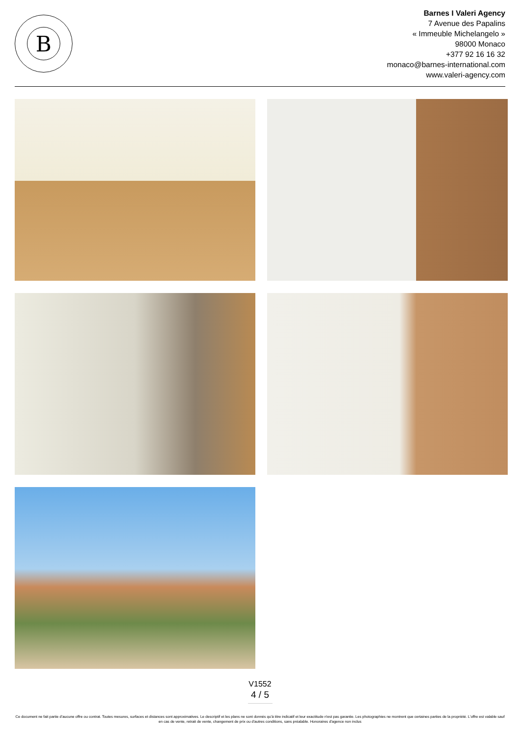B
Barnes I Valeri Agency
7 Avenue des Papalins
« Immeuble Michelangelo »
98000 Monaco
+377 92 16 16 32
monaco@barnes-international.com
www.valeri-agency.com
V1552
4 / 5
Ce document ne fait partie d'aucune offre ou contrat. Toutes mesures, surfaces et distances sont approximatives. Le descriptif et les plans ne sont donnés qu'à titre indicatif et leur exactitude n'est pas garantie. Les photographies ne montrent que certaines parties de la propriété. L'offre est valable sauf en cas de vente, retrait de vente, changement de prix ou d'autres conditions, sans préalable. Honoraires d'agence non inclus